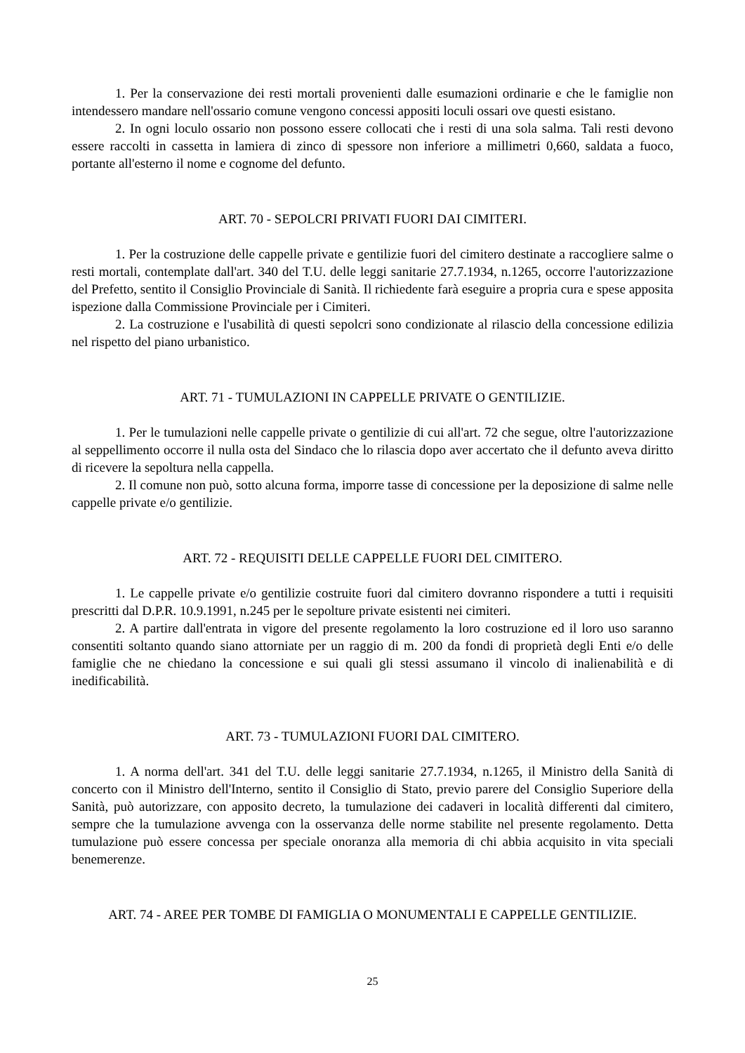1. Per la conservazione dei resti mortali provenienti dalle esumazioni ordinarie e che le famiglie non intendessero mandare nell'ossario comune vengono concessi appositi loculi ossari ove questi esistano.
2. In ogni loculo ossario non possono essere collocati che i resti di una sola salma. Tali resti devono essere raccolti in cassetta in lamiera di zinco di spessore non inferiore a millimetri 0,660, saldata a fuoco, portante all'esterno il nome e cognome del defunto.
ART. 70 - SEPOLCRI PRIVATI FUORI DAI CIMITERI.
1. Per la costruzione delle cappelle private e gentilizie fuori del cimitero destinate a raccogliere salme o resti mortali, contemplate dall'art. 340 del T.U. delle leggi sanitarie 27.7.1934, n.1265, occorre l'autorizzazione del Prefetto, sentito il Consiglio Provinciale di Sanità. Il richiedente farà eseguire a propria cura e spese apposita ispezione dalla Commissione Provinciale per i Cimiteri.
2. La costruzione e l'usabilità di questi sepolcri sono condizionate al rilascio della concessione edilizia nel rispetto del piano urbanistico.
ART. 71 - TUMULAZIONI IN CAPPELLE PRIVATE O GENTILIZIE.
1. Per le tumulazioni nelle cappelle private o gentilizie di cui all'art. 72 che segue, oltre l'autorizzazione al seppellimento occorre il nulla osta del Sindaco che lo rilascia dopo aver accertato che il defunto aveva diritto di ricevere la sepoltura nella cappella.
2. Il comune non può, sotto alcuna forma, imporre tasse di concessione per la deposizione di salme nelle cappelle private e/o gentilizie.
ART. 72 - REQUISITI DELLE CAPPELLE FUORI DEL CIMITERO.
1. Le cappelle private e/o gentilizie costruite fuori dal cimitero dovranno rispondere a tutti i requisiti prescritti dal D.P.R. 10.9.1991, n.245 per le sepolture private esistenti nei cimiteri.
2. A partire dall'entrata in vigore del presente regolamento la loro costruzione ed il loro uso saranno consentiti soltanto quando siano attorniate per un raggio di m. 200 da fondi di proprietà degli Enti e/o delle famiglie che ne chiedano la concessione e sui quali gli stessi assumano il vincolo di inalienabilità e di inedificabilità.
ART. 73 - TUMULAZIONI FUORI DAL CIMITERO.
1. A norma dell'art. 341 del T.U. delle leggi sanitarie 27.7.1934, n.1265, il Ministro della Sanità di concerto con il Ministro dell'Interno, sentito il Consiglio di Stato, previo parere del Consiglio Superiore della Sanità, può autorizzare, con apposito decreto, la tumulazione dei cadaveri in località differenti dal cimitero, sempre che la tumulazione avvenga con la osservanza delle norme stabilite nel presente regolamento. Detta tumulazione può essere concessa per speciale onoranza alla memoria di chi abbia acquisito in vita speciali benemerenze.
ART. 74 - AREE PER TOMBE DI FAMIGLIA O MONUMENTALI E CAPPELLE GENTILIZIE.
25